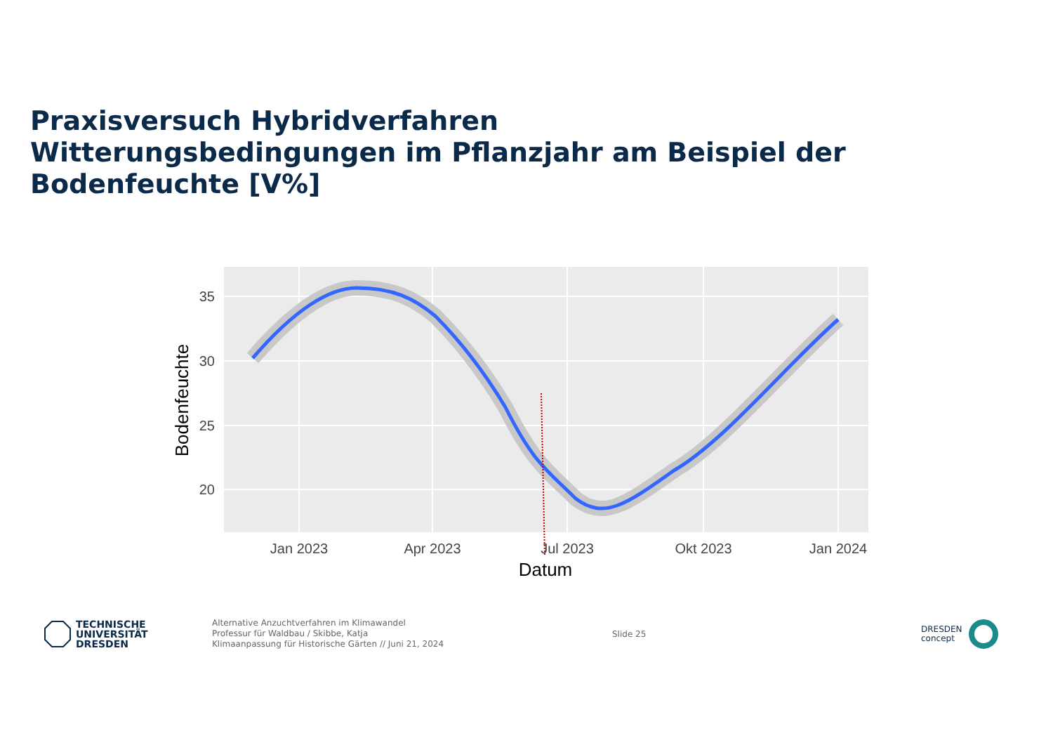Praxisversuch Hybridverfahren
Witterungsbedingungen im Pflanzjahr am Beispiel der Bodenfeuchte [V%]
35
30
25
20
Jan 2023
Apr 2023
Jul 2023
Okt 2023
Jan 2024
Datum
Bodenfeuchte
TECHNISCHE
UNIVERSITÄT
DRESDEN
Alternative Anzuchtverfahren im Klimawandel
Professur für Waldbau / Skibbe, Katja
Klimaanpassung für Historische Gärten // Juni 21, 2024
Slide 25
DRESDEN
concept